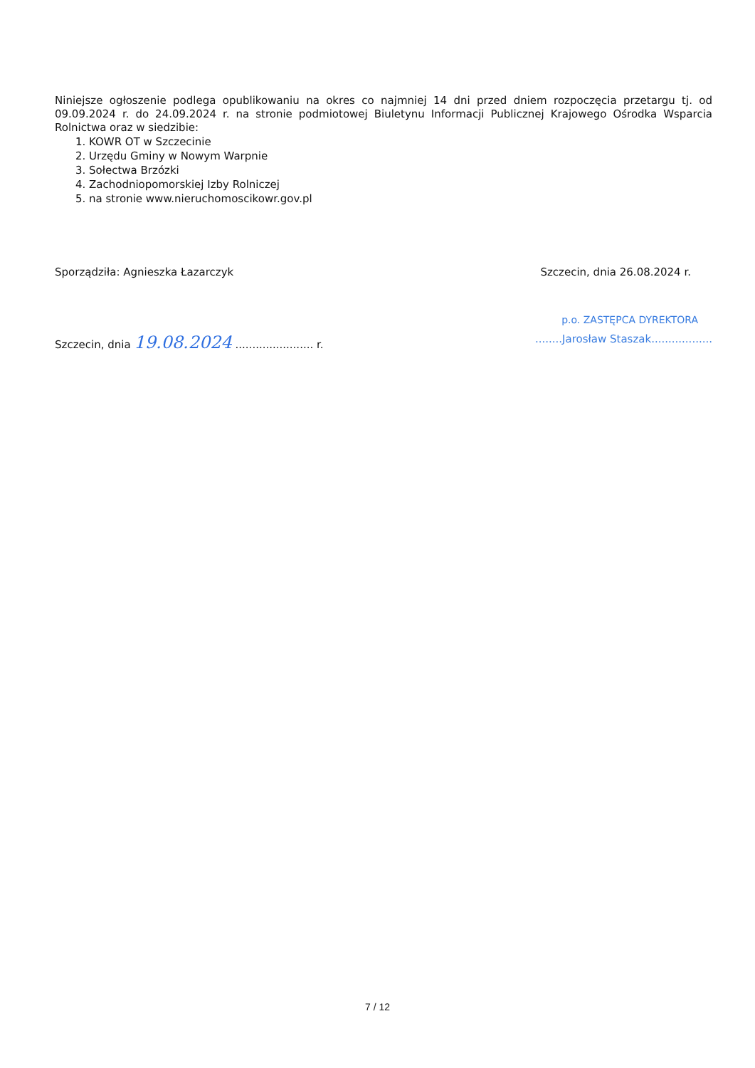Niniejsze ogłoszenie podlega opublikowaniu na okres co najmniej 14 dni przed dniem rozpoczęcia przetargu tj. od 09.09.2024 r. do 24.09.2024 r. na stronie podmiotowej Biuletynu Informacji Publicznej Krajowego Ośrodka Wsparcia Rolnictwa oraz w siedzibie:
1. KOWR OT w Szczecinie
2. Urzędu Gminy w Nowym Warpnie
3. Sołectwa Brzózki
4. Zachodniopomorskiej Izby Rolniczej
5. na stronie www.nieruchomoscikowr.gov.pl
Sporządziła: Agnieszka Łazarczyk Szczecin, dnia 26.08.2024 r.
p.o. ZASTĘPCA DYREKTORA
Szczecin, dnia 19.08.2024 ....................... r.........Jarosław Staszak..................
7 / 12